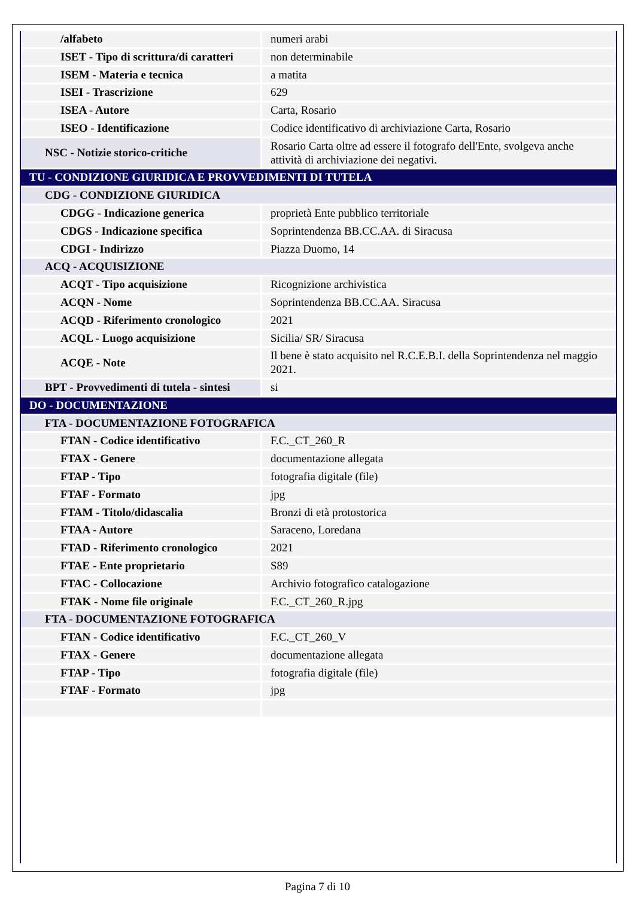| /alfabeto | numeri arabi |
| ISET - Tipo di scrittura/di caratteri | non determinabile |
| ISEM - Materia e tecnica | a matita |
| ISEI - Trascrizione | 629 |
| ISEA - Autore | Carta, Rosario |
| ISEO - Identificazione | Codice identificativo di archiviazione Carta, Rosario |
| NSC - Notizie storico-critiche | Rosario Carta oltre ad essere il fotografo dell'Ente, svolgeva anche attività di archiviazione dei negativi. |
| TU - CONDIZIONE GIURIDICA E PROVVEDIMENTI DI TUTELA | |
| CDG - CONDIZIONE GIURIDICA | |
| CDGG - Indicazione generica | proprietà Ente pubblico territoriale |
| CDGS - Indicazione specifica | Soprintendenza BB.CC.AA. di Siracusa |
| CDGI - Indirizzo | Piazza Duomo, 14 |
| ACQ - ACQUISIZIONE | |
| ACQT - Tipo acquisizione | Ricognizione archivistica |
| ACQN - Nome | Soprintendenza BB.CC.AA. Siracusa |
| ACQD - Riferimento cronologico | 2021 |
| ACQL - Luogo acquisizione | Sicilia/ SR/ Siracusa |
| ACQE - Note | Il bene è stato acquisito nel R.C.E.B.I. della Soprintendenza nel maggio 2021. |
| BPT - Provvedimenti di tutela - sintesi | si |
| DO - DOCUMENTAZIONE | |
| FTA - DOCUMENTAZIONE FOTOGRAFICA | |
| FTAN - Codice identificativo | F.C._CT_260_R |
| FTAX - Genere | documentazione allegata |
| FTAP - Tipo | fotografia digitale (file) |
| FTAF - Formato | jpg |
| FTAM - Titolo/didascalia | Bronzi di età protostorica |
| FTAA - Autore | Saraceno, Loredana |
| FTAD - Riferimento cronologico | 2021 |
| FTAE - Ente proprietario | S89 |
| FTAC - Collocazione | Archivio fotografico catalogazione |
| FTAK - Nome file originale | F.C._CT_260_R.jpg |
| FTA - DOCUMENTAZIONE FOTOGRAFICA | |
| FTAN - Codice identificativo | F.C._CT_260_V |
| FTAX - Genere | documentazione allegata |
| FTAP - Tipo | fotografia digitale (file) |
| FTAF - Formato | jpg |
Pagina 7 di 10